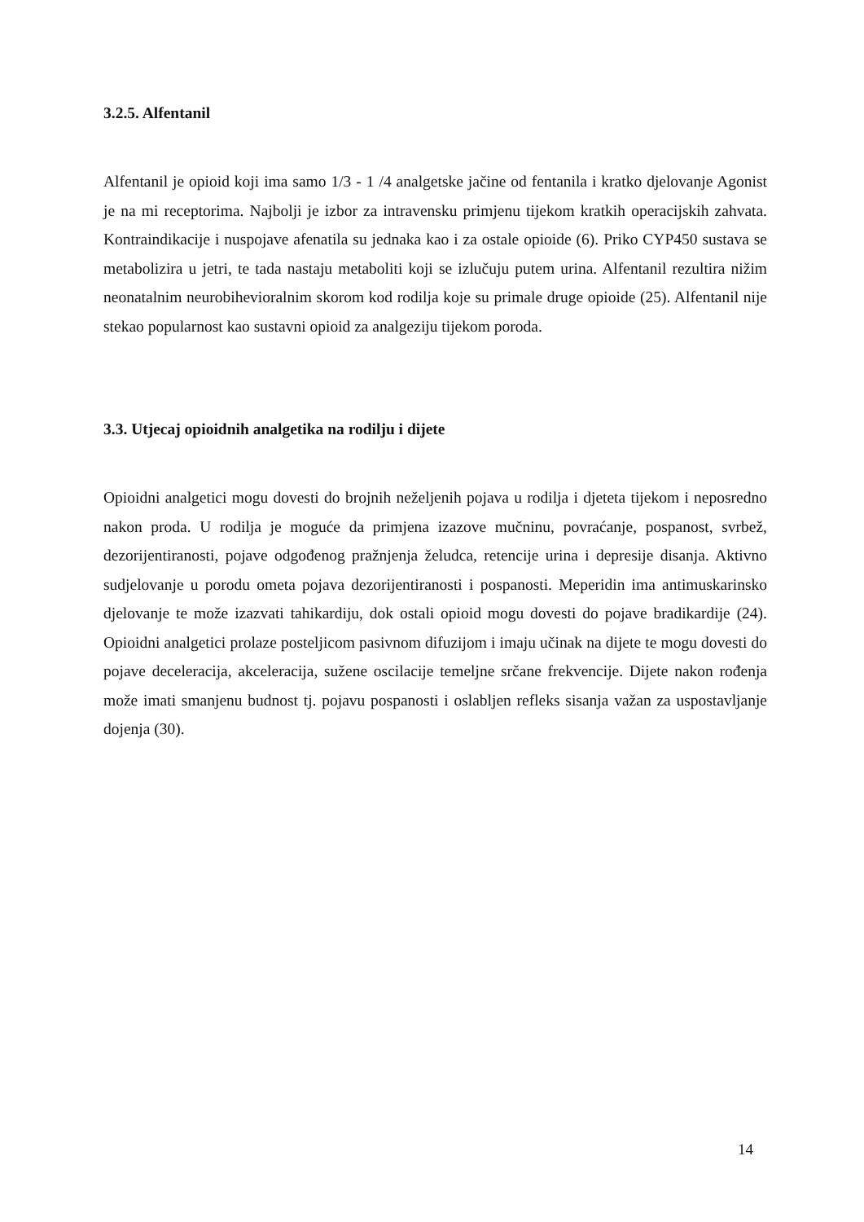3.2.5. Alfentanil
Alfentanil je opioid koji ima samo 1/3 - 1 /4 analgetske jačine od fentanila i kratko djelovanje Agonist je na mi receptorima. Najbolji je izbor za intravensku primjenu tijekom kratkih operacijskih zahvata. Kontraindikacije i nuspojave afenatila su jednaka kao i za ostale opioide (6). Priko CYP450 sustava se metabolizira u jetri, te tada nastaju metaboliti koji se izlučuju putem urina. Alfentanil rezultira nižim neonatalnim neurobihevioralnim skorom kod rodilja koje su primale druge opioide (25). Alfentanil nije stekao popularnost kao sustavni opioid za analgeziju tijekom poroda.
3.3. Utjecaj opioidnih analgetika na rodilju i dijete
Opioidni analgetici mogu dovesti do brojnih neželjenih pojava u rodilja i djeteta tijekom i neposredno nakon proda. U rodilja je moguće da primjena izazove mučninu, povraćanje, pospanost, svrbež, dezorijentiranosti, pojave odgođenog pražnjenja želudca, retencije urina i depresije disanja. Aktivno sudjelovanje u porodu ometa pojava dezorijentiranosti i pospanosti. Meperidin ima antimuskarinsko djelovanje te može izazvati tahikardiju, dok ostali opioid mogu dovesti do pojave bradikardije (24). Opioidni analgetici prolaze posteljicom pasivnom difuzijom i imaju učinak na dijete te mogu dovesti do pojave deceleracija, akceleracija, sužene oscilacije temeljne srčane frekvencije. Dijete nakon rođenja može imati smanjenu budnost tj. pojavu pospanosti i oslabljen refleks sisanja važan za uspostavljanje dojenja (30).
14